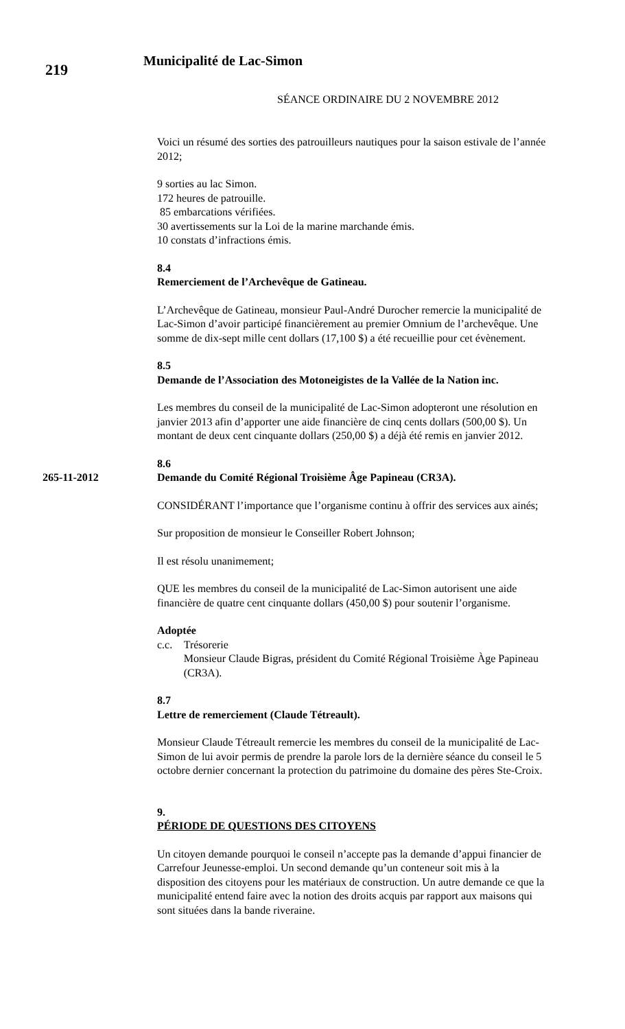219
Municipalité de Lac-Simon
SÉANCE ORDINAIRE DU 2 NOVEMBRE 2012
Voici un résumé des sorties des patrouilleurs nautiques pour la saison estivale de l’année 2012;
9 sorties au lac Simon.
172 heures de patrouille.
85 embarcations vérifiées.
30 avertissements sur la Loi de la marine marchande émis.
10 constats d’infractions émis.
8.4
Remerciement de l’Archevêque de Gatineau.
L’Archevêque de Gatineau, monsieur Paul-André Durocher remercie la municipalité de Lac-Simon d’avoir participé financièrement au premier Omnium de l’archevêque. Une somme de dix-sept mille cent dollars (17,100 $) a été recueillie pour cet évènement.
8.5
Demande de l’Association des Motoneigistes de la Vallée de la Nation inc.
Les membres du conseil de la municipalité de Lac-Simon adopteront une résolution en janvier 2013 afin d’apporter une aide financière de cinq cents dollars (500,00 $). Un montant de deux cent cinquante dollars (250,00 $) a déjà été remis en janvier 2012.
8.6
265-11-2012 Demande du Comité Régional Troisième Âge Papineau (CR3A).
CONSIDÉRANT l’importance que l’organisme continu à offrir des services aux ainés;
Sur proposition de monsieur le Conseiller Robert Johnson;
Il est résolu unanimement;
QUE les membres du conseil de la municipalité de Lac-Simon autorisent une aide financière de quatre cent cinquante dollars (450,00 $) pour soutenir l’organisme.
Adoptée
c.c. Trésorerie
Monsieur Claude Bigras, président du Comité Régional Troisième Àge Papineau (CR3A).
8.7
Lettre de remerciement (Claude Tétreault).
Monsieur Claude Tétreault remercie les membres du conseil de la municipalité de Lac-Simon de lui avoir permis de prendre la parole lors de la dernière séance du conseil le 5 octobre dernier concernant la protection du patrimoine du domaine des pères Ste-Croix.
9.
PÉRIODE DE QUESTIONS DES CITOYENS
Un citoyen demande pourquoi le conseil n’accepte pas la demande d’appui financier de Carrefour Jeunesse-emploi. Un second demande qu’un conteneur soit mis à la disposition des citoyens pour les matériaux de construction. Un autre demande ce que la municipalité entend faire avec la notion des droits acquis par rapport aux maisons qui sont situées dans la bande riveraine.